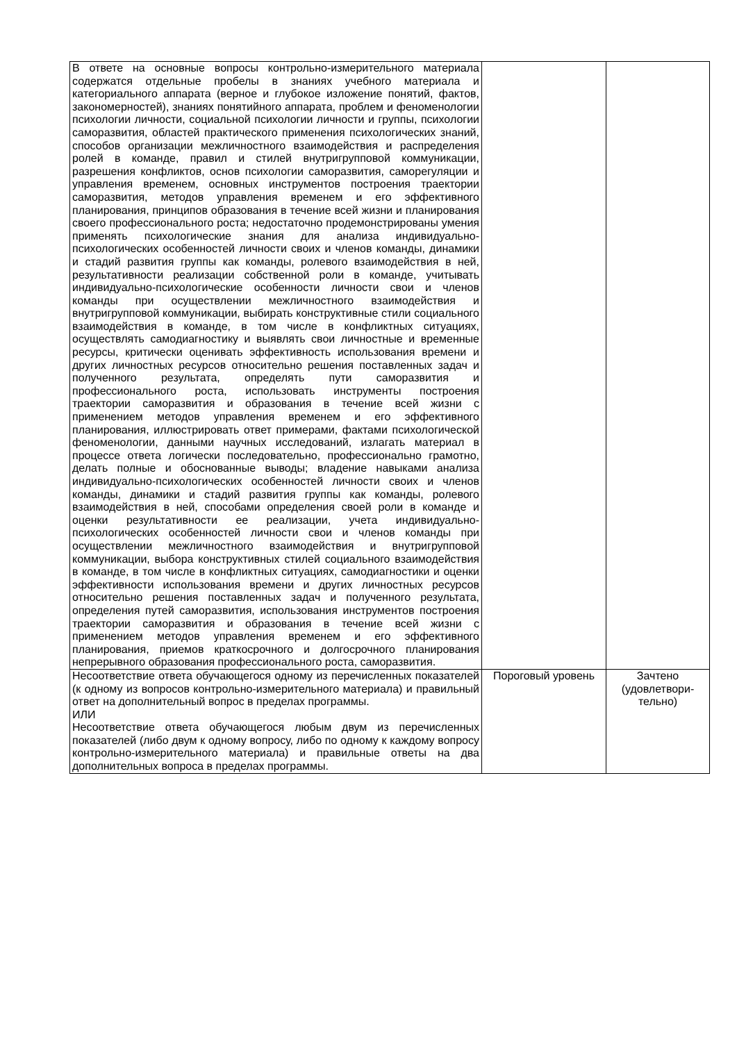| В ответе на основные вопросы контрольно-измерительного материала содержатся отдельные пробелы в знаниях учебного материала и категориального аппарата (верное и глубокое изложение понятий, фактов, закономерностей), знаниях понятийного аппарата, проблем и феноменологии психологии личности, социальной психологии личности и группы, психологии саморазвития, областей практического применения психологических знаний, способов организации межличностного взаимодействия и распределения ролей в команде, правил и стилей внутригрупповой коммуникации, разрешения конфликтов, основ психологии саморазвития, саморегуляции и управления временем, основных инструментов построения траектории саморазвития, методов управления временем и его эффективного планирования, принципов образования в течение всей жизни и планирования своего профессионального роста; недостаточно продемонстрированы умения применять психологические знания для анализа индивидуально-психологических особенностей личности своих и членов команды, динамики и стадий развития группы как команды, ролевого взаимодействия в ней, результативности реализации собственной роли в команде, учитывать индивидуально-психологические особенности личности свои и членов команды при осуществлении межличностного взаимодействия и внутригрупповой коммуникации, выбирать конструктивные стили социального взаимодействия в команде, в том числе в конфликтных ситуациях, осуществлять самодиагностику и выявлять свои личностные и временные ресурсы, критически оценивать эффективность использования времени и других личностных ресурсов относительно решения поставленных задач и полученного результата, определять пути саморазвития и профессионального роста, использовать инструменты построения траектории саморазвития и образования в течение всей жизни с применением методов управления временем и его эффективного планирования, иллюстрировать ответ примерами, фактами психологической феноменологии, данными научных исследований, излагать материал в процессе ответа логически последовательно, профессионально грамотно, делать полные и обоснованные выводы; владение навыками анализа индивидуально-психологических особенностей личности своих и членов команды, динамики и стадий развития группы как команды, ролевого взаимодействия в ней, способами определения своей роли в команде и оценки результативности ее реализации, учета индивидуально-психологических особенностей личности свои и членов команды при осуществлении межличностного взаимодействия и внутригрупповой коммуникации, выбора конструктивных стилей социального взаимодействия в команде, в том числе в конфликтных ситуациях, самодиагностики и оценки эффективности использования времени и других личностных ресурсов относительно решения поставленных задач и полученного результата, определения путей саморазвития, использования инструментов построения траектории саморазвития и образования в течение всей жизни с применением методов управления временем и его эффективного планирования, приемов краткосрочного и долгосрочного планирования непрерывного образования профессионального роста, саморазвития. | | |
| Несоответствие ответа обучающегося одному из перечисленных показателей (к одному из вопросов контрольно-измерительного материала) и правильный ответ на дополнительный вопрос в пределах программы. ИЛИ Несоответствие ответа обучающегося любым двум из перечисленных показателей (либо двум к одному вопросу, либо по одному к каждому вопросу контрольно-измерительного материала) и правильные ответы на два дополнительных вопроса в пределах программы. | Пороговый уровень | Зачтено (удовлетвори-тельно) |